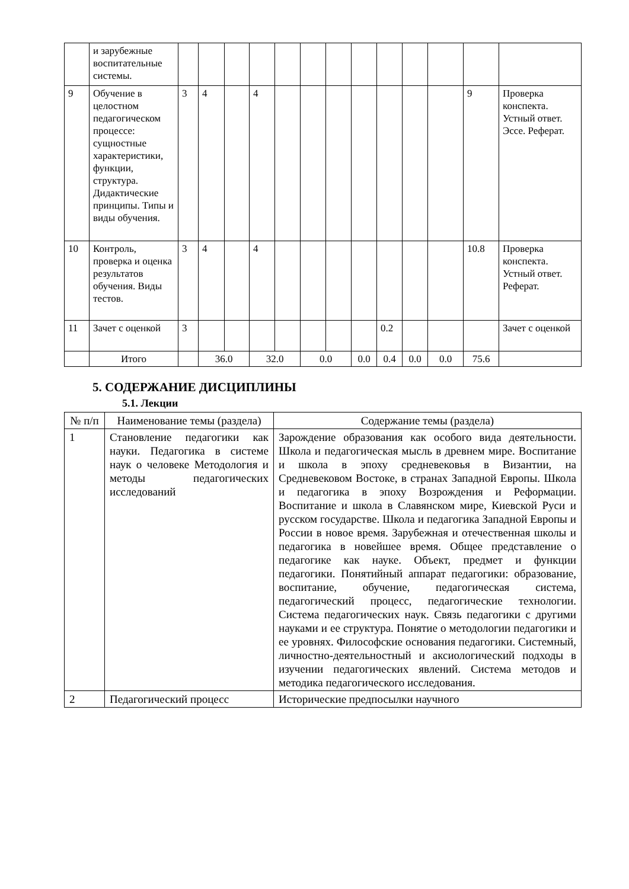| | и зарубежные воспитательные системы. | | | | | | | | | | | | | |
| 9 | Обучение в целостном педагогическом процессе: сущностные характеристики, функции, структура. Дидактические принципы. Типы и виды обучения. | 3 | 4 | | 4 | | | | | | | | 9 | Проверка конспекта. Устный ответ. Эссе. Реферат. |
| 10 | Контроль, проверка и оценка результатов обучения. Виды тестов. | 3 | 4 | | 4 | | | | | | | | 10.8 | Проверка конспекта. Устный ответ. Реферат. |
| 11 | Зачет с оценкой | 3 | | | | | | | | 0.2 | | | | Зачет с оценкой |
| | Итого | | 36.0 | | 32.0 | | 0.0 | | 0.0 | 0.4 | 0.0 | 0.0 | 75.6 | |
5. СОДЕРЖАНИЕ ДИСЦИПЛИНЫ
5.1. Лекции
| № п/п | Наименование темы (раздела) | Содержание темы (раздела) |
| 1 | Становление педагогики как науки. Педагогика в системе наук о человеке Методология и методы педагогических исследований | Зарождение образования как особого вида деятельности. Школа и педагогическая мысль в древнем мире. Воспитание и школа в эпоху средневековья в Византии, на Средневековом Востоке, в странах Западной Европы. Школа и педагогика в эпоху Возрождения и Реформации. Воспитание и школа в Славянском мире, Киевской Руси и русском государстве. Школа и педагогика Западной Европы и России в новое время. Зарубежная и отечественная школы и педагогика в новейшее время. Общее представление о педагогике как науке. Объект, предмет и функции педагогики. Понятийный аппарат педагогики: образование, воспитание, обучение, педагогическая система, педагогический процесс, педагогические технологии. Система педагогических наук. Связь педагогики с другими науками и ее структура. Понятие о методологии педагогики и ее уровнях. Философские основания педагогики. Системный, личностно-деятельностный и аксиологический подходы в изучении педагогических явлений. Система методов и методика педагогического исследования. |
| 2 | Педагогический процесс | Исторические предпосылки научного |